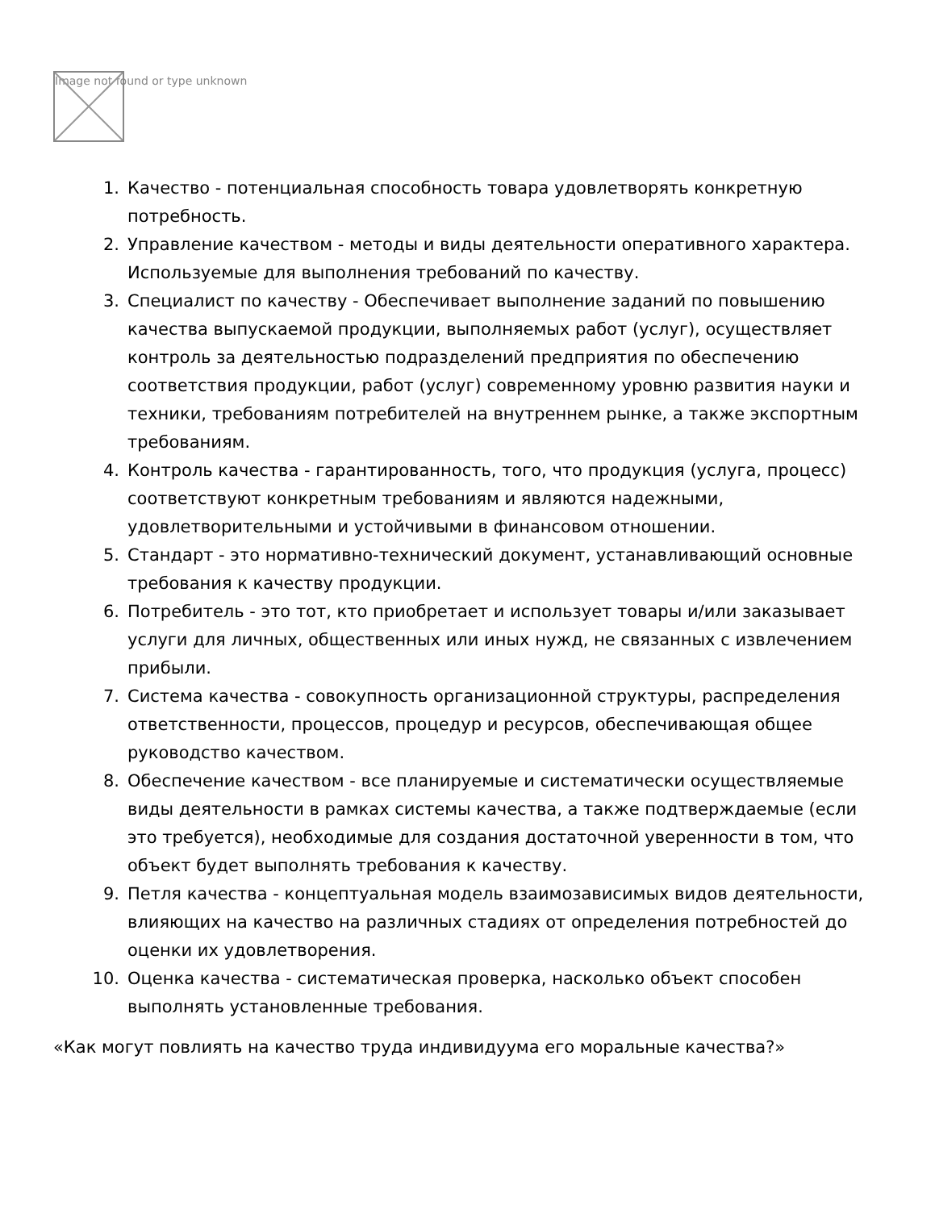Image not found or type unknown
1. Качество - потенциальная способность товара удовлетворять конкретную потребность.
2. Управление качеством - методы и виды деятельности оперативного характера. Используемые для выполнения требований по качеству.
3. Специалист по качеству - Обеспечивает выполнение заданий по повышению качества выпускаемой продукции, выполняемых работ (услуг), осуществляет контроль за деятельностью подразделений предприятия по обеспечению соответствия продукции, работ (услуг) современному уровню развития науки и техники, требованиям потребителей на внутреннем рынке, а также экспортным требованиям.
4. Контроль качества - гарантированность, того, что продукция (услуга, процесс) соответствуют конкретным требованиям и являются надежными, удовлетворительными и устойчивыми в финансовом отношении.
5. Стандарт - это нормативно-технический документ, устанавливающий основные требования к качеству продукции.
6. Потребитель - это тот, кто приобретает и использует товары и/или заказывает услуги для личных, общественных или иных нужд, не связанных с извлечением прибыли.
7. Система качества - совокупность организационной структуры, распределения ответственности, процессов, процедур и ресурсов, обеспечивающая общее руководство качеством.
8. Обеспечение качеством - все планируемые и систематически осуществляемые виды деятельности в рамках системы качества, а также подтверждаемые (если это требуется), необходимые для создания достаточной уверенности в том, что объект будет выполнять требования к качеству.
9. Петля качества - концептуальная модель взаимозависимых видов деятельности, влияющих на качество на различных стадиях от определения потребностей до оценки их удовлетворения.
10. Оценка качества - систематическая проверка, насколько объект способен выполнять установленные требования.
«Как могут повлиять на качество труда индивидуума его моральные качества?»